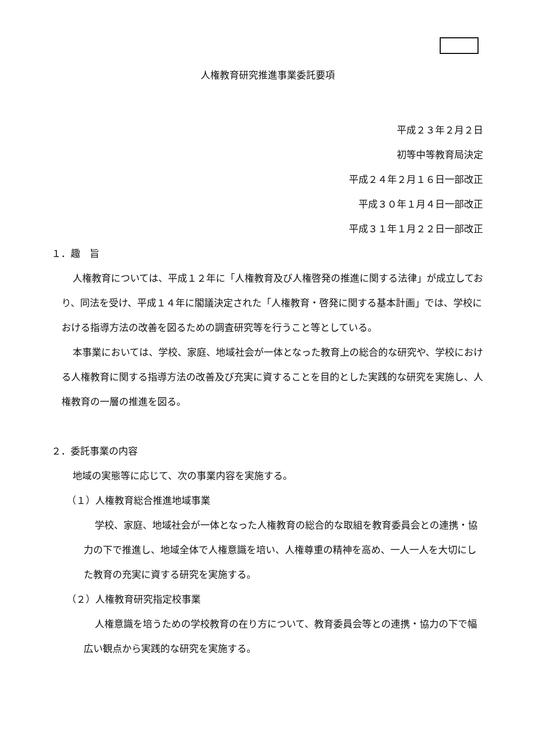人権教育研究推進事業委託要項
平成２３年２月２日
初等中等教育局決定
平成２４年２月１６日一部改正
平成３０年１月４日一部改正
平成３１年１月２２日一部改正
１．趣　旨
人権教育については、平成１２年に「人権教育及び人権啓発の推進に関する法律」が成立しており、同法を受け、平成１４年に閣議決定された「人権教育・啓発に関する基本計画」では、学校における指導方法の改善を図るための調査研究等を行うこと等としている。
本事業においては、学校、家庭、地域社会が一体となった教育上の総合的な研究や、学校における人権教育に関する指導方法の改善及び充実に資することを目的とした実践的な研究を実施し、人権教育の一層の推進を図る。
２．委託事業の内容
地域の実態等に応じて、次の事業内容を実施する。
（１）人権教育総合推進地域事業
学校、家庭、地域社会が一体となった人権教育の総合的な取組を教育委員会との連携・協力の下で推進し、地域全体で人権意識を培い、人権尊重の精神を高め、一人一人を大切にした教育の充実に資する研究を実施する。
（２）人権教育研究指定校事業
人権意識を培うための学校教育の在り方について、教育委員会等との連携・協力の下で幅広い観点から実践的な研究を実施する。